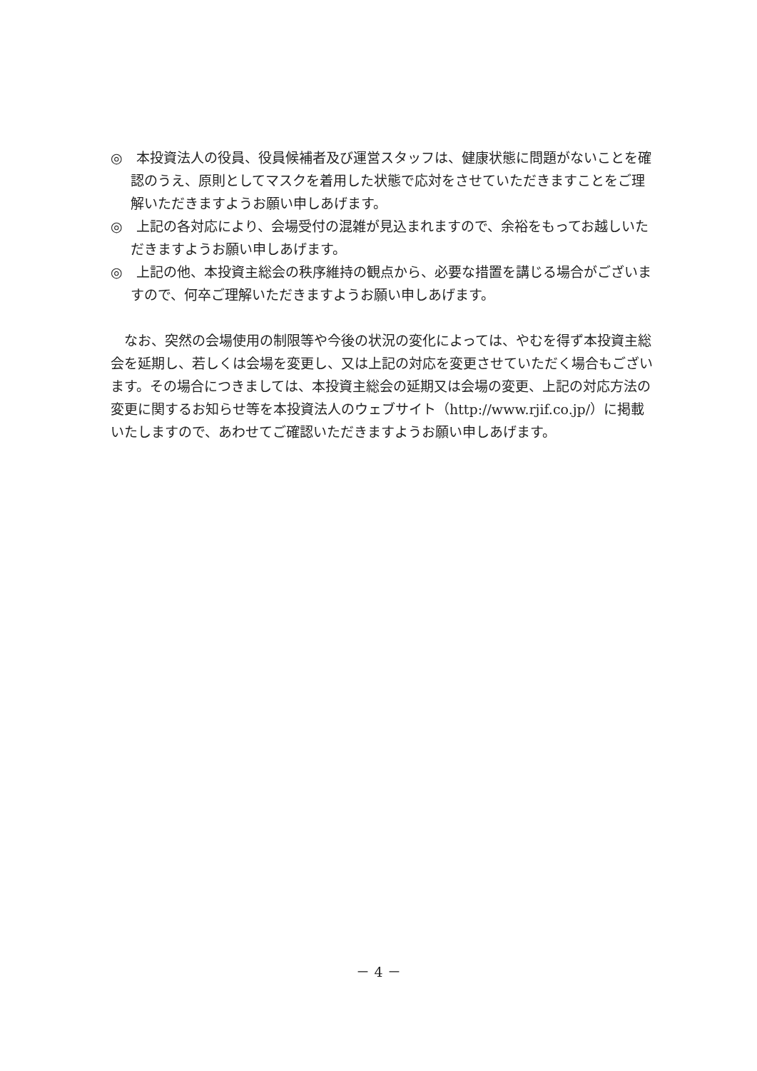◎　本投資法人の役員、役員候補者及び運営スタッフは、健康状態に問題がないことを確認のうえ、原則としてマスクを着用した状態で応対をさせていただきますことをご理解いただきますようお願い申しあげます。
◎　上記の各対応により、会場受付の混雑が見込まれますので、余裕をもってお越しいただきますようお願い申しあげます。
◎　上記の他、本投資主総会の秩序維持の観点から、必要な措置を講じる場合がございますので、何卒ご理解いただきますようお願い申しあげます。
なお、突然の会場使用の制限等や今後の状況の変化によっては、やむを得ず本投資主総会を延期し、若しくは会場を変更し、又は上記の対応を変更させていただく場合もございます。その場合につきましては、本投資主総会の延期又は会場の変更、上記の対応方法の変更に関するお知らせ等を本投資法人のウェブサイト（http://www.rjif.co.jp/）に掲載いたしますので、あわせてご確認いただきますようお願い申しあげます。
－ 4 －